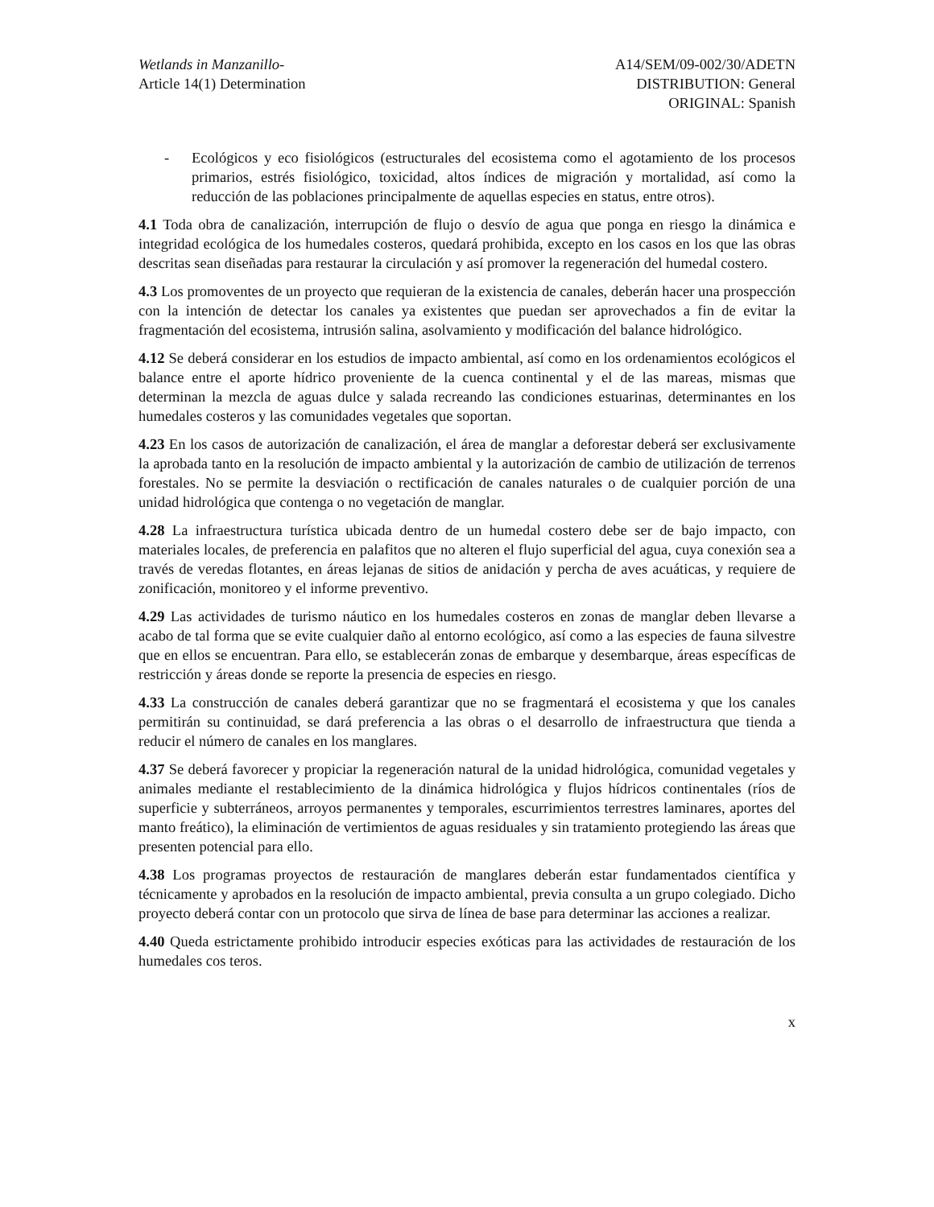Wetlands in Manzanillo-
Article 14(1) Determination
A14/SEM/09-002/30/ADETN
DISTRIBUTION: General
ORIGINAL: Spanish
- Ecológicos y eco fisiológicos (estructurales del ecosistema como el agotamiento de los procesos primarios, estrés fisiológico, toxicidad, altos índices de migración y mortalidad, así como la reducción de las poblaciones principalmente de aquellas especies en status, entre otros).
4.1 Toda obra de canalización, interrupción de flujo o desvío de agua que ponga en riesgo la dinámica e integridad ecológica de los humedales costeros, quedará prohibida, excepto en los casos en los que las obras descritas sean diseñadas para restaurar la circulación y así promover la regeneración del humedal costero.
4.3 Los promoventes de un proyecto que requieran de la existencia de canales, deberán hacer una prospección con la intención de detectar los canales ya existentes que puedan ser aprovechados a fin de evitar la fragmentación del ecosistema, intrusión salina, asolvamiento y modificación del balance hidrológico.
4.12 Se deberá considerar en los estudios de impacto ambiental, así como en los ordenamientos ecológicos el balance entre el aporte hídrico proveniente de la cuenca continental y el de las mareas, mismas que determinan la mezcla de aguas dulce y salada recreando las condiciones estuarinas, determinantes en los humedales costeros y las comunidades vegetales que soportan.
4.23 En los casos de autorización de canalización, el área de manglar a deforestar deberá ser exclusivamente la aprobada tanto en la resolución de impacto ambiental y la autorización de cambio de utilización de terrenos forestales. No se permite la desviación o rectificación de canales naturales o de cualquier porción de una unidad hidrológica que contenga o no vegetación de manglar.
4.28 La infraestructura turística ubicada dentro de un humedal costero debe ser de bajo impacto, con materiales locales, de preferencia en palafitos que no alteren el flujo superficial del agua, cuya conexión sea a través de veredas flotantes, en áreas lejanas de sitios de anidación y percha de aves acuáticas, y requiere de zonificación, monitoreo y el informe preventivo.
4.29 Las actividades de turismo náutico en los humedales costeros en zonas de manglar deben llevarse a acabo de tal forma que se evite cualquier daño al entorno ecológico, así como a las especies de fauna silvestre que en ellos se encuentran. Para ello, se establecerán zonas de embarque y desembarque, áreas específicas de restricción y áreas donde se reporte la presencia de especies en riesgo.
4.33 La construcción de canales deberá garantizar que no se fragmentará el ecosistema y que los canales permitirán su continuidad, se dará preferencia a las obras o el desarrollo de infraestructura que tienda a reducir el número de canales en los manglares.
4.37 Se deberá favorecer y propiciar la regeneración natural de la unidad hidrológica, comunidad vegetales y animales mediante el restablecimiento de la dinámica hidrológica y flujos hídricos continentales (ríos de superficie y subterráneos, arroyos permanentes y temporales, escurrimientos terrestres laminares, aportes del manto freático), la eliminación de vertimientos de aguas residuales y sin tratamiento protegiendo las áreas que presenten potencial para ello.
4.38 Los programas proyectos de restauración de manglares deberán estar fundamentados científica y técnicamente y aprobados en la resolución de impacto ambiental, previa consulta a un grupo colegiado. Dicho proyecto deberá contar con un protocolo que sirva de línea de base para determinar las acciones a realizar.
4.40 Queda estrictamente prohibido introducir especies exóticas para las actividades de restauración de los humedales cos teros.
x